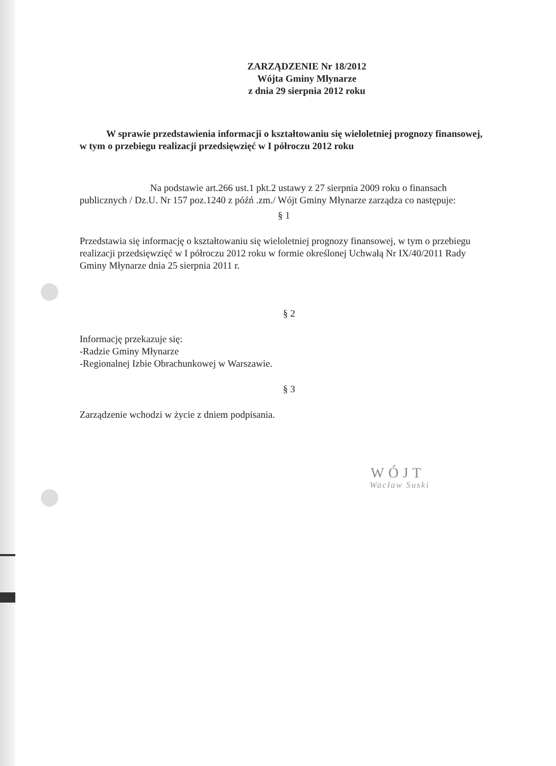ZARZĄDZENIE Nr 18/2012
Wójta Gminy Młynarze
z dnia 29 sierpnia 2012 roku
W sprawie przedstawienia informacji o kształtowaniu się wieloletniej prognozy finansowej, w tym o przebiegu realizacji przedsięwzięć w I półroczu 2012 roku
Na podstawie art.266 ust.1 pkt.2 ustawy z 27 sierpnia 2009 roku o finansach publicznych / Dz.U. Nr 157 poz.1240 z późń .zm./ Wójt Gminy Młynarze zarządza co następuje:
§ 1
Przedstawia się informację o kształtowaniu się wieloletniej prognozy finansowej, w tym o przebiegu realizacji przedsięwzięć w I półroczu 2012 roku w formie określonej Uchwałą Nr IX/40/2011 Rady Gminy Młynarze dnia 25 sierpnia 2011 r.
§ 2
Informację przekazuje się:
-Radzie Gminy Młynarze
-Regionalnej Izbie Obrachunkowej w Warszawie.
§ 3
Zarządzenie wchodzi w życie z dniem podpisania.
WÓJT
Wacław Suski